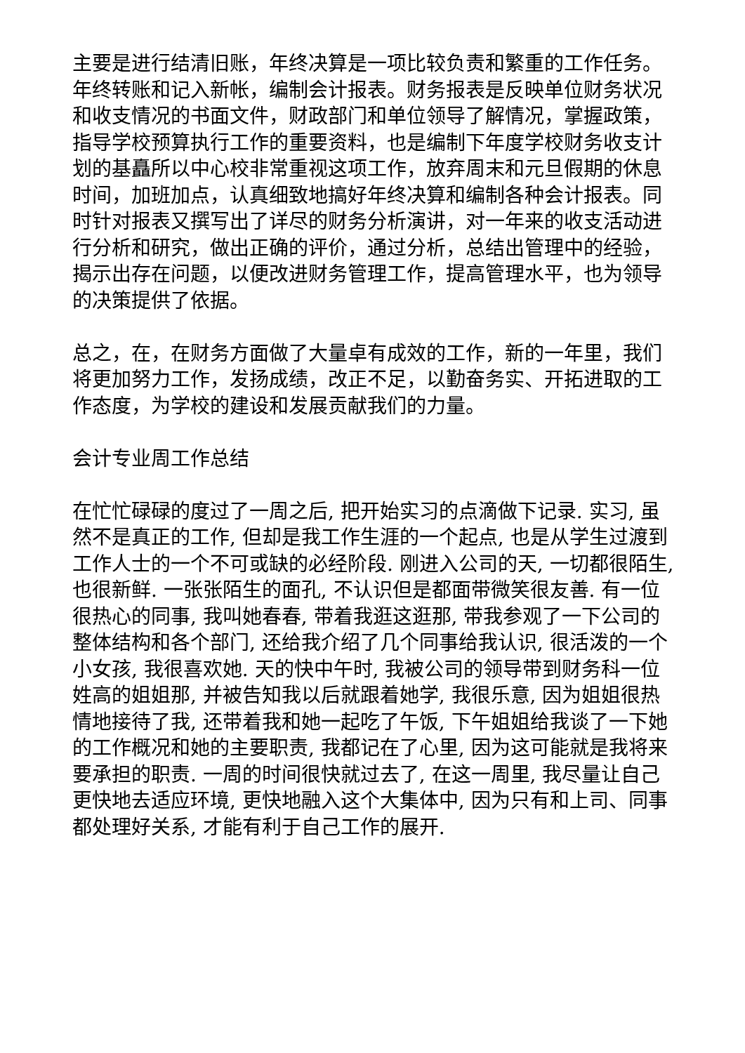主要是进行结清旧账，年终决算是一项比较负责和繁重的工作任务。年终转账和记入新帐，编制会计报表。财务报表是反映单位财务状况和收支情况的书面文件，财政部门和单位领导了解情况，掌握政策，指导学校预算执行工作的重要资料，也是编制下年度学校财务收支计划的基矗所以中心校非常重视这项工作，放弃周末和元旦假期的休息时间，加班加点，认真细致地搞好年终决算和编制各种会计报表。同时针对报表又撰写出了详尽的财务分析演讲，对一年来的收支活动进行分析和研究，做出正确的评价，通过分析，总结出管理中的经验，揭示出存在问题，以便改进财务管理工作，提高管理水平，也为领导的决策提供了依据。
总之，在，在财务方面做了大量卓有成效的工作，新的一年里，我们将更加努力工作，发扬成绩，改正不足，以勤奋务实、开拓进取的工作态度，为学校的建设和发展贡献我们的力量。
会计专业周工作总结
在忙忙碌碌的度过了一周之后, 把开始实习的点滴做下记录. 实习, 虽然不是真正的工作, 但却是我工作生涯的一个起点, 也是从学生过渡到工作人士的一个不可或缺的必经阶段. 刚进入公司的天, 一切都很陌生, 也很新鲜. 一张张陌生的面孔, 不认识但是都面带微笑很友善. 有一位很热心的同事, 我叫她春春, 带着我逛这逛那, 带我参观了一下公司的整体结构和各个部门, 还给我介绍了几个同事给我认识, 很活泼的一个小女孩, 我很喜欢她. 天的快中午时, 我被公司的领导带到财务科一位姓高的姐姐那, 并被告知我以后就跟着她学, 我很乐意, 因为姐姐很热情地接待了我, 还带着我和她一起吃了午饭, 下午姐姐给我谈了一下她的工作概况和她的主要职责, 我都记在了心里, 因为这可能就是我将来要承担的职责. 一周的时间很快就过去了, 在这一周里, 我尽量让自己更快地去适应环境, 更快地融入这个大集体中, 因为只有和上司、同事都处理好关系, 才能有利于自己工作的展开.